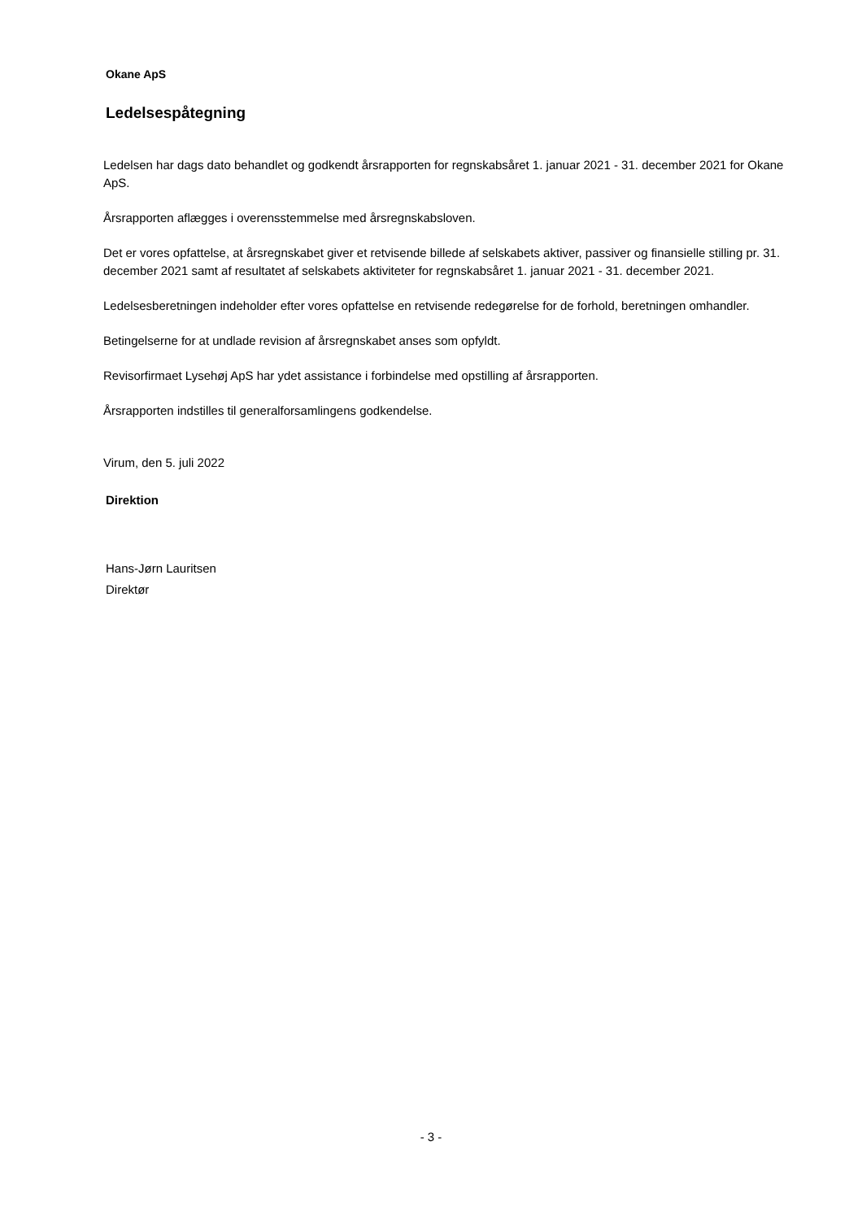Okane ApS
Ledelsespåtegning
Ledelsen har dags dato behandlet og godkendt årsrapporten for regnskabsåret 1. januar 2021 - 31. december 2021 for Okane ApS.
Årsrapporten aflægges i overensstemmelse med årsregnskabsloven.
Det er vores opfattelse, at årsregnskabet giver et retvisende billede af selskabets aktiver, passiver og finansielle stilling pr. 31. december 2021 samt af resultatet af selskabets aktiviteter for regnskabsåret 1. januar 2021 - 31. december 2021.
Ledelsesberetningen indeholder efter vores opfattelse en retvisende redegørelse for de forhold, beretningen omhandler.
Betingelserne for at undlade revision af årsregnskabet anses som opfyldt.
Revisorfirmaet Lysehøj ApS har ydet assistance i forbindelse med opstilling af årsrapporten.
Årsrapporten indstilles til generalforsamlingens godkendelse.
Virum, den 5. juli 2022
Direktion
Hans-Jørn Lauritsen
Direktør
- 3 -